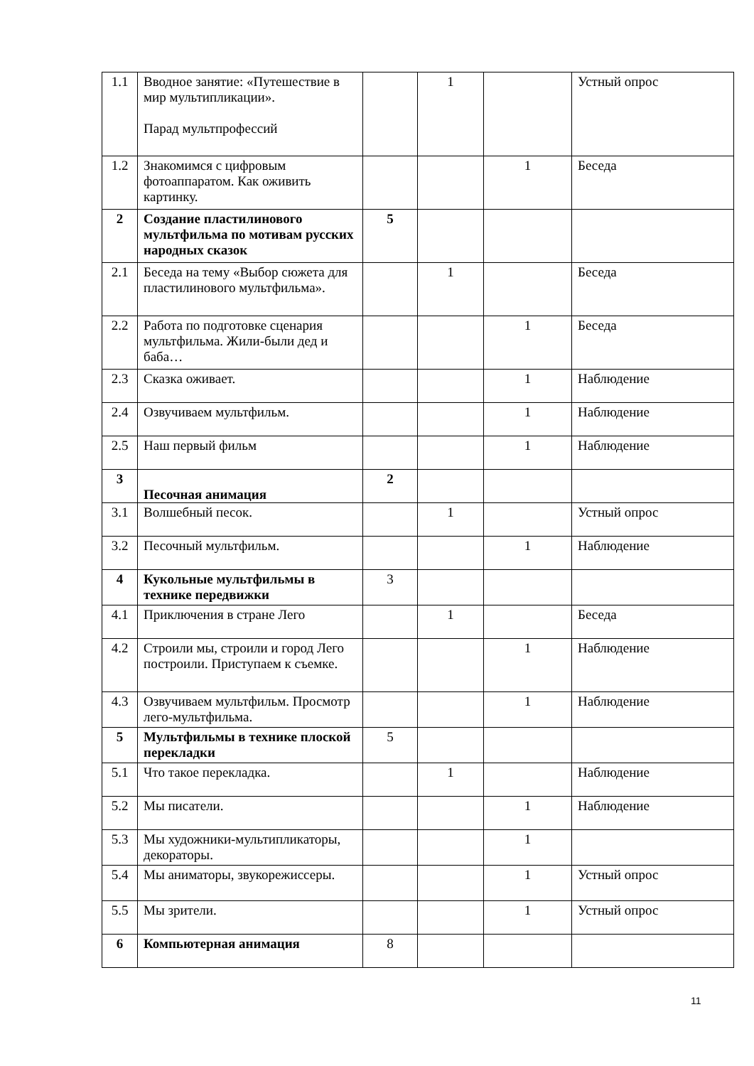| 1.1 | Вводное занятие: «Путешествие в мир мультипликации». Парад мультпрофессий | | 1 | | Устный опрос |
| 1.2 | Знакомимся с цифровым фотоаппаратом. Как оживить картинку. | | | 1 | Беседа |
| 2 | Создание пластилинового мультфильма по мотивам русских народных сказок | 5 | | | |
| 2.1 | Беседа на тему «Выбор сюжета для пластилинового мультфильма». | | 1 | | Беседа |
| 2.2 | Работа по подготовке сценария мультфильма. Жили-были дед и баба… | | | 1 | Беседа |
| 2.3 | Сказка оживает. | | | 1 | Наблюдение |
| 2.4 | Озвучиваем мультфильм. | | | 1 | Наблюдение |
| 2.5 | Наш первый фильм | | | 1 | Наблюдение |
| 3 | Песочная анимация | 2 | | | |
| 3.1 | Волшебный песок. | | 1 | | Устный опрос |
| 3.2 | Песочный мультфильм. | | | 1 | Наблюдение |
| 4 | Кукольные мультфильмы в технике передвижки | 3 | | | |
| 4.1 | Приключения в стране Лего | | 1 | | Беседа |
| 4.2 | Строили мы, строили и город Лего построили. Приступаем к съемке. | | | 1 | Наблюдение |
| 4.3 | Озвучиваем мультфильм. Просмотр лего-мультфильма. | | | 1 | Наблюдение |
| 5 | Мультфильмы в технике плоской перекладки | 5 | | | |
| 5.1 | Что такое перекладка. | | 1 | | Наблюдение |
| 5.2 | Мы писатели. | | | 1 | Наблюдение |
| 5.3 | Мы художники-мультипликаторы, декораторы. | | | 1 | |
| 5.4 | Мы аниматоры, звукорежиссеры. | | | 1 | Устный опрос |
| 5.5 | Мы зрители. | | | 1 | Устный опрос |
| 6 | Компьютерная анимация | 8 | | | |
11